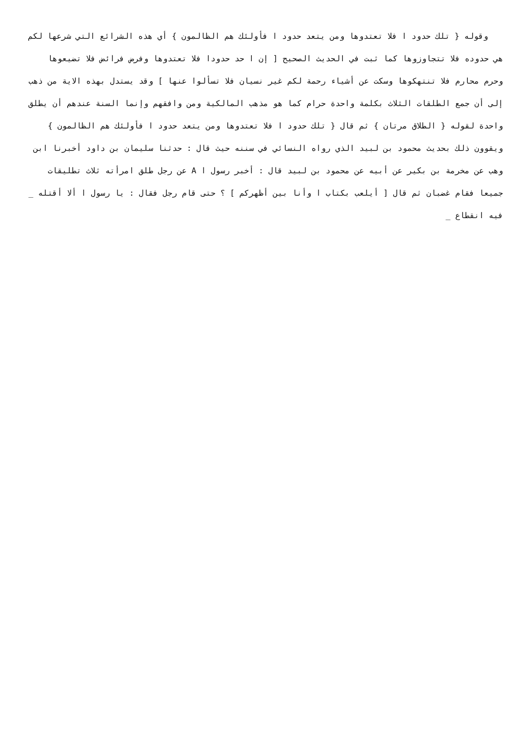وقوله { تلك حدود ا فلا تعتدوها ومن يتعد حدود ا فأولئك هم الظالمون } أي هذه الشرائع التي شرعها لكم هي حدوده فلا تتجاوزوها كما ثبت في الحديث الصحيح [ إن ا حد حدودا فلا تعتدوها وفرض فرائض فلا تضيعوها وحرم محارم فلا تنتهكوها وسكت عن أشياء رحمة لكم غير نسيان فلا تسألوا عنها ] وقد يستدل بهذه الاية من ذهب إلى أن جمع الطلقات الثلاث بكلمة واحدة حرام كما هو مذهب المالكية ومن وافقهم وإنما السنة عندهم أن يطلق واحدة لقوله { الطلاق مرتان } ثم قال { تلك حدود ا فلا تعتدوها ومن يتعد حدود ا فأولئك هم الظالمون } ويقوون ذلك بحديث محمود بن لبيد الذي رواه النسائي في سننه حيث قال : حدثنا سليمان بن داود أخبرنا ابن وهب عن مخرمة بن بكير عن أبيه عن محمود بن لبيد قال : أخبر رسول ا A عن رجل طلق امرأته ثلاث تطليقات جميعا فقام غضبان ثم قال [ أيلعب بكتاب ا وأنا بين أظهركم ] ؟ حتى قام رجل فقال : يا رسول ا ألا أقتله _ فيه انقطاع _